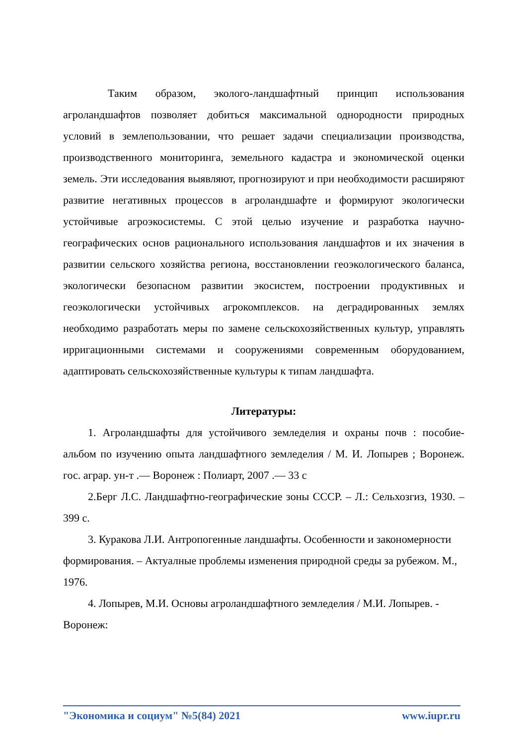Таким образом, эколого-ландшафтный принцип использования агроландшафтов позволяет добиться максимальной однородности природных условий в землепользовании, что решает задачи специализации производства, производственного мониторинга, земельного кадастра и экономической оценки земель. Эти исследования выявляют, прогнозируют и при необходимости расширяют развитие негативных процессов в агроландшафте и формируют экологически устойчивые агроэкосистемы. С этой целью изучение и разработка научно-географических основ рационального использования ландшафтов и их значения в развитии сельского хозяйства региона, восстановлении геоэкологического баланса, экологически безопасном развитии экосистем, построении продуктивных и геоэкологически устойчивых агрокомплексов. на деградированных землях необходимо разработать меры по замене сельскохозяйственных культур, управлять ирригационными системами и сооружениями современным оборудованием, адаптировать сельскохозяйственные культуры к типам ландшафта.
Литературы:
1. Агроландшафты для устойчивого земледелия и охраны почв : пособие-альбом по изучению опыта ландшафтного земледелия / М. И. Лопырев ; Воронеж. гос. аграр. ун-т .— Воронеж : Полиарт, 2007 .— 33 с
2.Берг Л.С. Ландшафтно-географические зоны СССР. – Л.: Сельхозгиз, 1930. – 399 с.
3. Куракова Л.И. Антропогенные ландшафты. Особенности и закономерности формирования. – Актуалные проблемы изменения природной среды за рубежом. М., 1976.
4. Лопырев, М.И. Основы агроландшафтного земледелия / М.И. Лопырев. - Воронеж:
"Экономика и социум" №5(84) 2021 www.iupr.ru